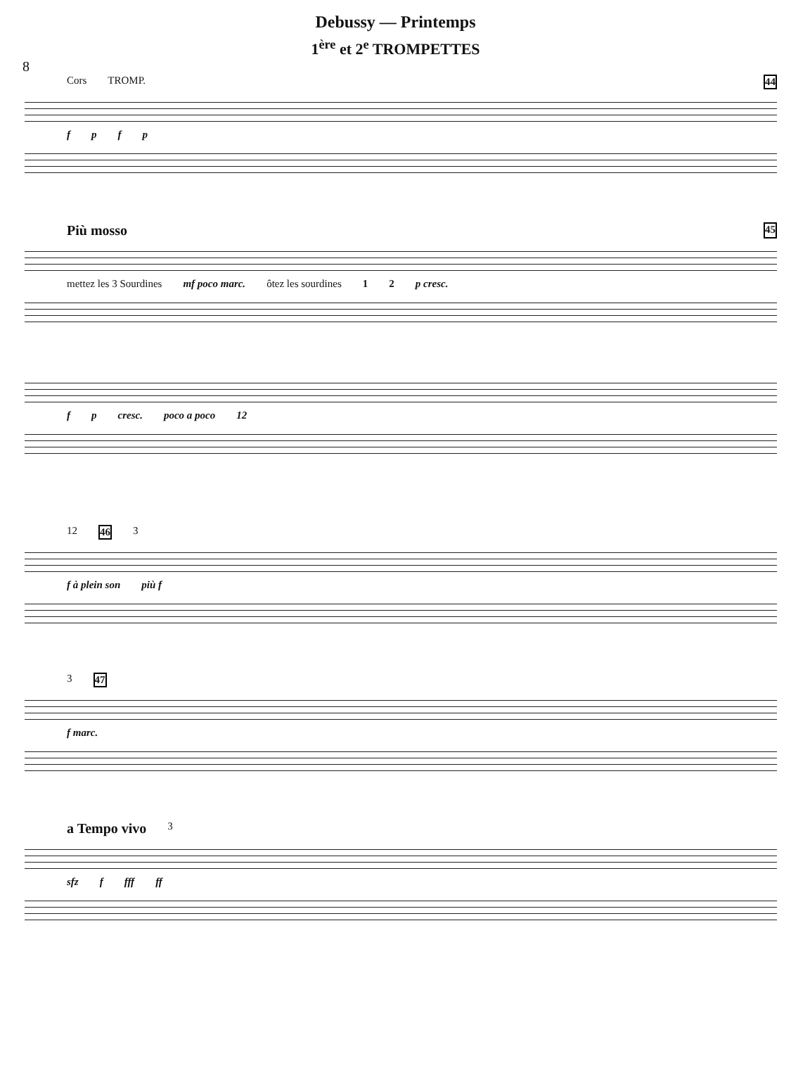Debussy — Printemps
1<sup>ère</sup> et 2<sup>e</sup> TROMPETTES
8
Cors TROMP. 44
fpfp
Più mosso 45
mettez les 3 Sourdines mf poco marc. ôtez les sourdines 1 2 p cresc.
fp cresc. poco a poco 12
12 46 3
f à plein son più f
3 47
f marc.
a Tempo vivo 3
sfz f fff ff